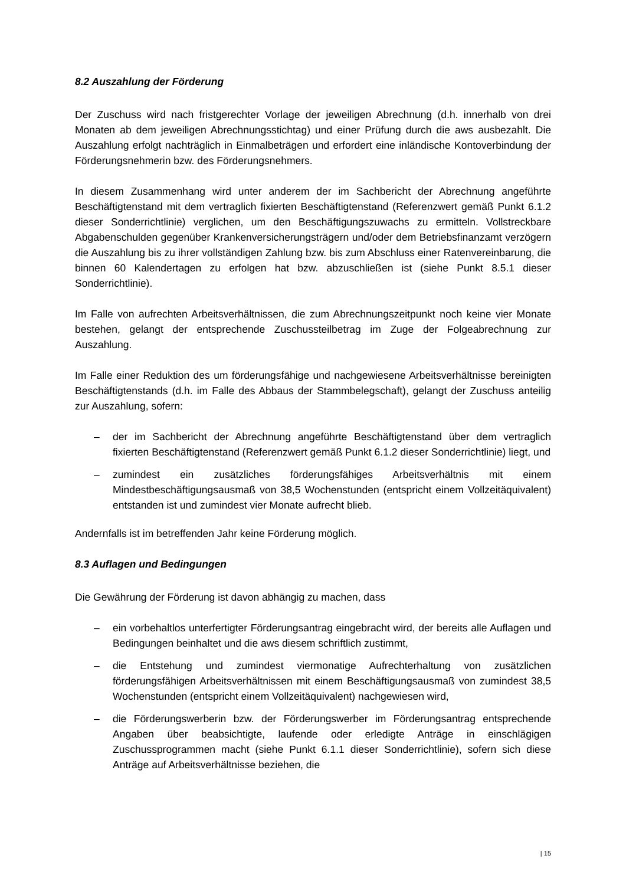8.2 Auszahlung der Förderung
Der Zuschuss wird nach fristgerechter Vorlage der jeweiligen Abrechnung (d.h. innerhalb von drei Monaten ab dem jeweiligen Abrechnungsstichtag) und einer Prüfung durch die aws ausbezahlt. Die Auszahlung erfolgt nachträglich in Einmalbeträgen und erfordert eine inländische Kontoverbindung der Förderungsnehmerin bzw. des Förderungsnehmers.
In diesem Zusammenhang wird unter anderem der im Sachbericht der Abrechnung angeführte Beschäftigtenstand mit dem vertraglich fixierten Beschäftigtenstand (Referenzwert gemäß Punkt 6.1.2 dieser Sonderrichtlinie) verglichen, um den Beschäftigungszuwachs zu ermitteln. Vollstreckbare Abgabenschulden gegenüber Krankenversicherungsträgern und/oder dem Betriebsfinanzamt verzögern die Auszahlung bis zu ihrer vollständigen Zahlung bzw. bis zum Abschluss einer Ratenvereinbarung, die binnen 60 Kalendertagen zu erfolgen hat bzw. abzuschließen ist (siehe Punkt 8.5.1 dieser Sonderrichtlinie).
Im Falle von aufrechten Arbeitsverhältnissen, die zum Abrechnungszeitpunkt noch keine vier Monate bestehen, gelangt der entsprechende Zuschussteilbetrag im Zuge der Folgeabrechnung zur Auszahlung.
Im Falle einer Reduktion des um förderungsfähige und nachgewiesene Arbeitsverhältnisse bereinigten Beschäftigtenstands (d.h. im Falle des Abbaus der Stammbelegschaft), gelangt der Zuschuss anteilig zur Auszahlung, sofern:
– der im Sachbericht der Abrechnung angeführte Beschäftigtenstand über dem vertraglich fixierten Beschäftigtenstand (Referenzwert gemäß Punkt 6.1.2 dieser Sonderrichtlinie) liegt, und
– zumindest ein zusätzliches förderungsfähiges Arbeitsverhältnis mit einem Mindestbeschäftigungsausmaß von 38,5 Wochenstunden (entspricht einem Vollzeitäquivalent) entstanden ist und zumindest vier Monate aufrecht blieb.
Andernfalls ist im betreffenden Jahr keine Förderung möglich.
8.3 Auflagen und Bedingungen
Die Gewährung der Förderung ist davon abhängig zu machen, dass
– ein vorbehaltlos unterfertigter Förderungsantrag eingebracht wird, der bereits alle Auflagen und Bedingungen beinhaltet und die aws diesem schriftlich zustimmt,
– die Entstehung und zumindest viermonatige Aufrechterhaltung von zusätzlichen förderungsfähigen Arbeitsverhältnissen mit einem Beschäftigungsausmaß von zumindest 38,5 Wochenstunden (entspricht einem Vollzeitäquivalent) nachgewiesen wird,
– die Förderungswerberin bzw. der Förderungswerber im Förderungsantrag entsprechende Angaben über beabsichtigte, laufende oder erledigte Anträge in einschlägigen Zuschussprogrammen macht (siehe Punkt 6.1.1 dieser Sonderrichtlinie), sofern sich diese Anträge auf Arbeitsverhältnisse beziehen, die
| 15